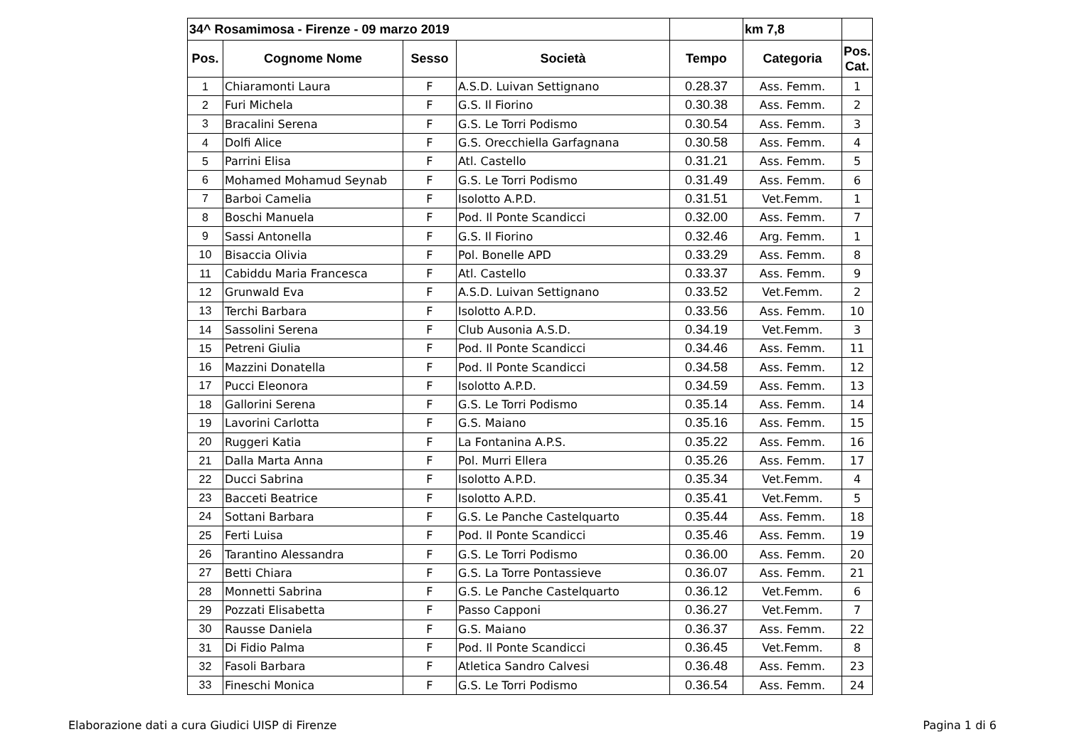| 34^ Rosamimosa - Firenze - 09 marzo 2019 | | | | | km 7,8 | |
| Pos. | Cognome Nome | Sesso | Società | Tempo | Categoria | Pos. Cat. |
| 1 | Chiaramonti Laura | F | A.S.D. Luivan Settignano | 0.28.37 | Ass. Femm. | 1 |
| 2 | Furi Michela | F | G.S. Il Fiorino | 0.30.38 | Ass. Femm. | 2 |
| 3 | Bracalini Serena | F | G.S. Le Torri Podismo | 0.30.54 | Ass. Femm. | 3 |
| 4 | Dolfi Alice | F | G.S. Orecchiella Garfagnana | 0.30.58 | Ass. Femm. | 4 |
| 5 | Parrini Elisa | F | Atl. Castello | 0.31.21 | Ass. Femm. | 5 |
| 6 | Mohamed Mohamud Seynab | F | G.S. Le Torri Podismo | 0.31.49 | Ass. Femm. | 6 |
| 7 | Barboi Camelia | F | Isolotto A.P.D. | 0.31.51 | Vet.Femm. | 1 |
| 8 | Boschi Manuela | F | Pod. Il Ponte Scandicci | 0.32.00 | Ass. Femm. | 7 |
| 9 | Sassi Antonella | F | G.S. Il Fiorino | 0.32.46 | Arg. Femm. | 1 |
| 10 | Bisaccia Olivia | F | Pol. Bonelle APD | 0.33.29 | Ass. Femm. | 8 |
| 11 | Cabiddu Maria Francesca | F | Atl. Castello | 0.33.37 | Ass. Femm. | 9 |
| 12 | Grunwald Eva | F | A.S.D. Luivan Settignano | 0.33.52 | Vet.Femm. | 2 |
| 13 | Terchi Barbara | F | Isolotto A.P.D. | 0.33.56 | Ass. Femm. | 10 |
| 14 | Sassolini Serena | F | Club Ausonia A.S.D. | 0.34.19 | Vet.Femm. | 3 |
| 15 | Petreni Giulia | F | Pod. Il Ponte Scandicci | 0.34.46 | Ass. Femm. | 11 |
| 16 | Mazzini Donatella | F | Pod. Il Ponte Scandicci | 0.34.58 | Ass. Femm. | 12 |
| 17 | Pucci Eleonora | F | Isolotto A.P.D. | 0.34.59 | Ass. Femm. | 13 |
| 18 | Gallorini Serena | F | G.S. Le Torri Podismo | 0.35.14 | Ass. Femm. | 14 |
| 19 | Lavorini Carlotta | F | G.S. Maiano | 0.35.16 | Ass. Femm. | 15 |
| 20 | Ruggeri Katia | F | La Fontanina A.P.S. | 0.35.22 | Ass. Femm. | 16 |
| 21 | Dalla Marta Anna | F | Pol. Murri Ellera | 0.35.26 | Ass. Femm. | 17 |
| 22 | Ducci Sabrina | F | Isolotto A.P.D. | 0.35.34 | Vet.Femm. | 4 |
| 23 | Bacceti Beatrice | F | Isolotto A.P.D. | 0.35.41 | Vet.Femm. | 5 |
| 24 | Sottani Barbara | F | G.S. Le Panche Castelquarto | 0.35.44 | Ass. Femm. | 18 |
| 25 | Ferti Luisa | F | Pod. Il Ponte Scandicci | 0.35.46 | Ass. Femm. | 19 |
| 26 | Tarantino Alessandra | F | G.S. Le Torri Podismo | 0.36.00 | Ass. Femm. | 20 |
| 27 | Betti Chiara | F | G.S. La Torre Pontassieve | 0.36.07 | Ass. Femm. | 21 |
| 28 | Monnetti Sabrina | F | G.S. Le Panche Castelquarto | 0.36.12 | Vet.Femm. | 6 |
| 29 | Pozzati Elisabetta | F | Passo Capponi | 0.36.27 | Vet.Femm. | 7 |
| 30 | Rausse Daniela | F | G.S. Maiano | 0.36.37 | Ass. Femm. | 22 |
| 31 | Di Fidio Palma | F | Pod. Il Ponte Scandicci | 0.36.45 | Vet.Femm. | 8 |
| 32 | Fasoli Barbara | F | Atletica Sandro Calvesi | 0.36.48 | Ass. Femm. | 23 |
| 33 | Fineschi Monica | F | G.S. Le Torri Podismo | 0.36.54 | Ass. Femm. | 24 |
Elaborazione dati a cura Giudici UISP di Firenze Pagina 1 di 6